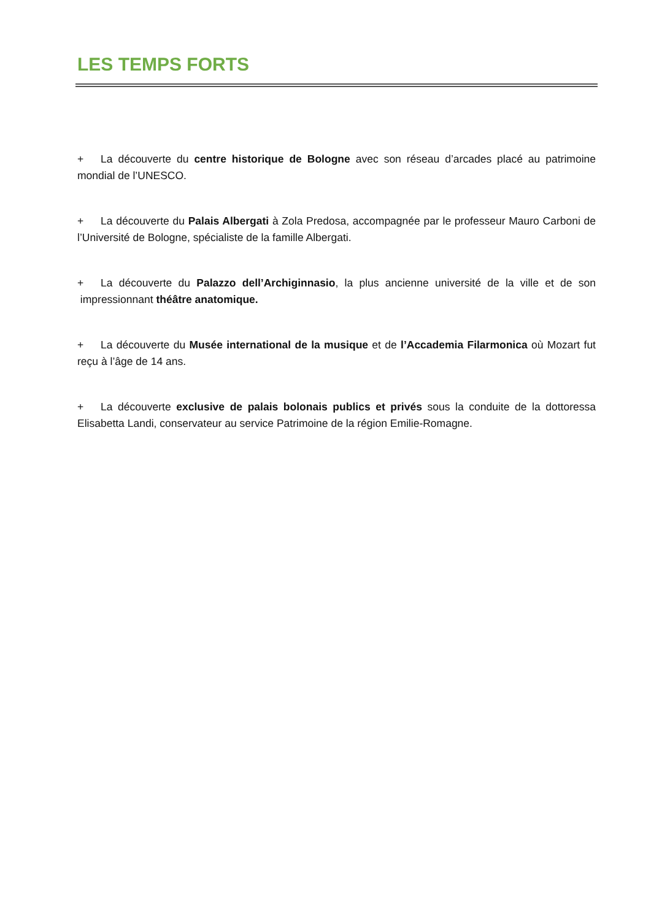LES TEMPS FORTS
+ La découverte du centre historique de Bologne avec son réseau d’arcades placé au patrimoine mondial de l’UNESCO.
+ La découverte du Palais Albergati à Zola Predosa, accompagnée par le professeur Mauro Carboni de l’Université de Bologne, spécialiste de la famille Albergati.
+ La découverte du Palazzo dell’Archiginnasio, la plus ancienne université de la ville et de son impressionnant théâtre anatomique.
+ La découverte du Musée international de la musique et de l’Accademia Filarmonica où Mozart fut reçu à l’âge de 14 ans.
+ La découverte exclusive de palais bolonais publics et privés sous la conduite de la dottoressa Elisabetta Landi, conservateur au service Patrimoine de la région Emilie-Romagne.